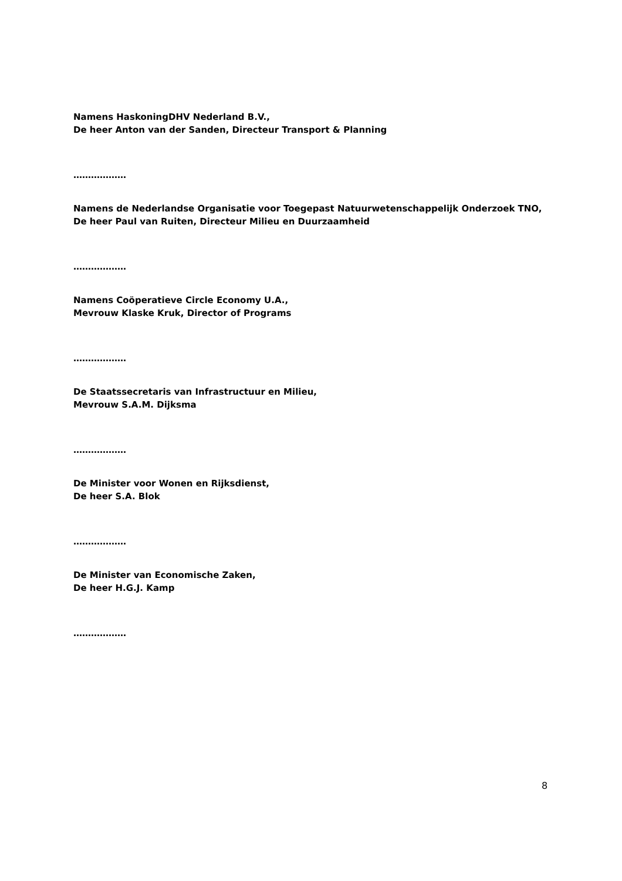Namens HaskoningDHV Nederland B.V.,
De heer Anton van der Sanden, Directeur Transport & Planning
………………
Namens de Nederlandse Organisatie voor Toegepast Natuurwetenschappelijk Onderzoek TNO,
De heer Paul van Ruiten, Directeur Milieu en Duurzaamheid
………………
Namens Coöperatieve Circle Economy U.A.,
Mevrouw Klaske Kruk, Director of Programs
………………
De Staatssecretaris van Infrastructuur en Milieu,
Mevrouw S.A.M. Dijksma
………………
De Minister voor Wonen en Rijksdienst,
De heer S.A. Blok
………………
De Minister van Economische Zaken,
De heer H.G.J. Kamp
………………
8